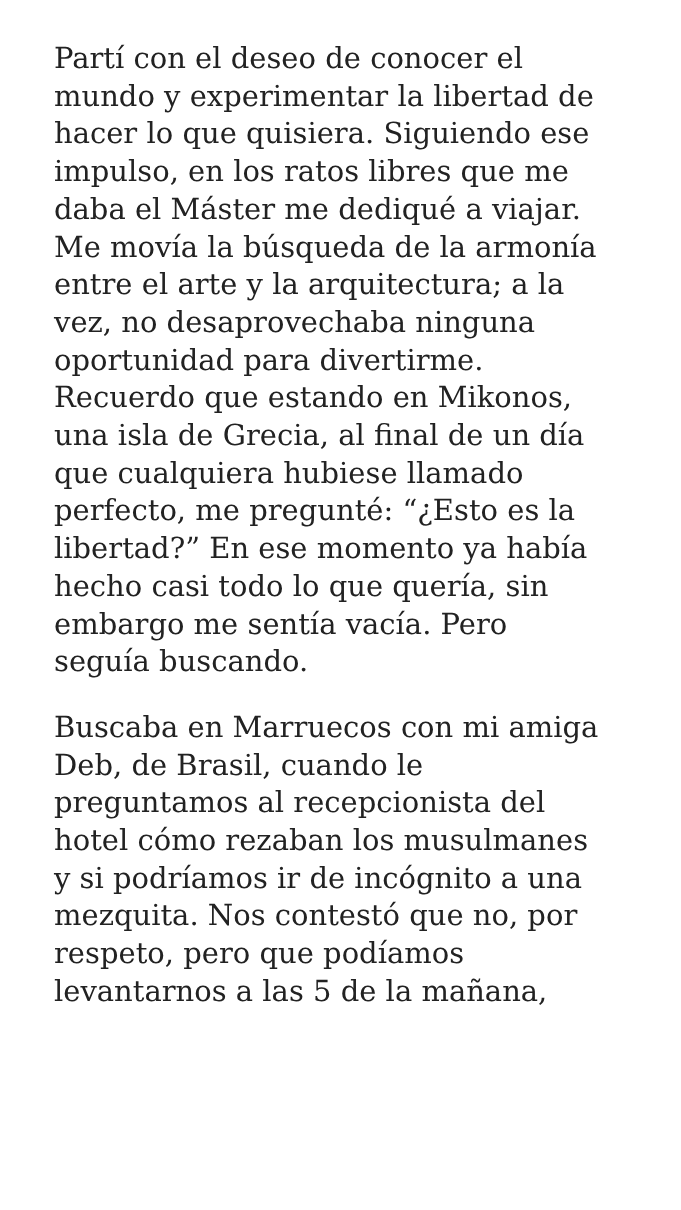Partí con el deseo de conocer el
mundo y experimentar la libertad de
hacer lo que quisiera. Siguiendo ese
impulso, en los ratos libres que me
daba el Máster me dediqué a viajar.
Me movía la búsqueda de la armonía
entre el arte y la arquitectura; a la
vez, no desaprovechaba ninguna
oportunidad para divertirme.
Recuerdo que estando en Mikonos,
una isla de Grecia, al final de un día
que cualquiera hubiese llamado
perfecto, me pregunté: “¿Esto es la
libertad?” En ese momento ya había
hecho casi todo lo que quería, sin
embargo me sentía vacía. Pero
seguía buscando.
Buscaba en Marruecos con mi amiga
Deb, de Brasil, cuando le
preguntamos al recepcionista del
hotel cómo rezaban los musulmanes
y si podríamos ir de incógnito a una
mezquita. Nos contestó que no, por
respeto, pero que podíamos
levantarnos a las 5 de la mañana,